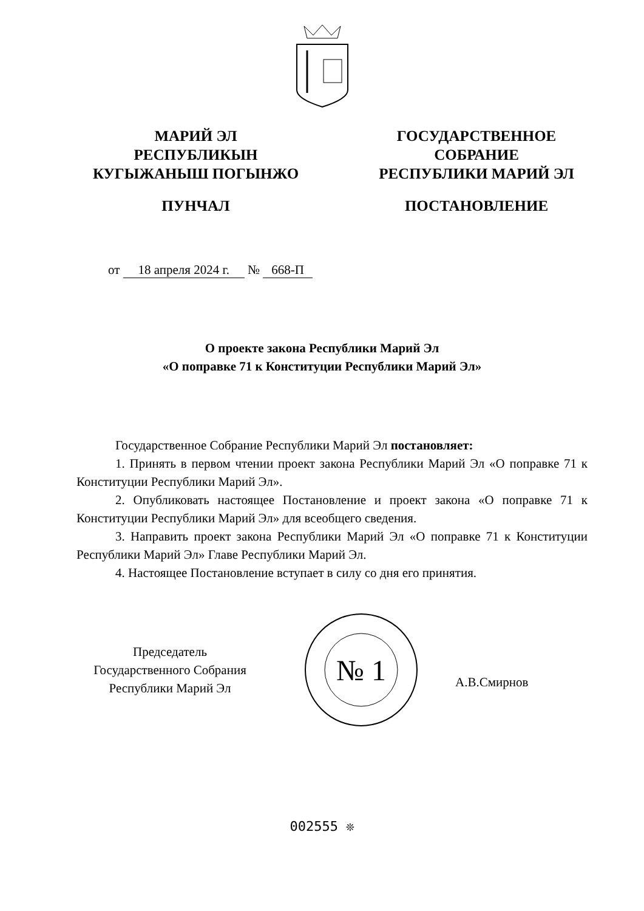МАРИЙ ЭЛ
РЕСПУБЛИКЫН
КУГЫЖАНЫШ ПОГЫНЖО
ПУНЧАЛ
ГОСУДАРСТВЕННОЕ
СОБРАНИЕ
РЕСПУБЛИКИ МАРИЙ ЭЛ
ПОСТАНОВЛЕНИЕ
от 18 апреля 2024 г. № 668-П
О проекте закона Республики Марий Эл
«О поправке 71 к Конституции Республики Марий Эл»
Государственное Собрание Республики Марий Эл постановляет:
1. Принять в первом чтении проект закона Республики Марий Эл «О поправке 71 к Конституции Республики Марий Эл».
2. Опубликовать настоящее Постановление и проект закона «О поправке 71 к Конституции Республики Марий Эл» для всеобщего сведения.
3. Направить проект закона Республики Марий Эл «О поправке 71 к Конституции Республики Марий Эл» Главе Республики Марий Эл.
4. Настоящее Постановление вступает в силу со дня его принятия.
Председатель
Государственного Собрания
Республики Марий Эл
№ 1
А.В.Смирнов
002555 ❊